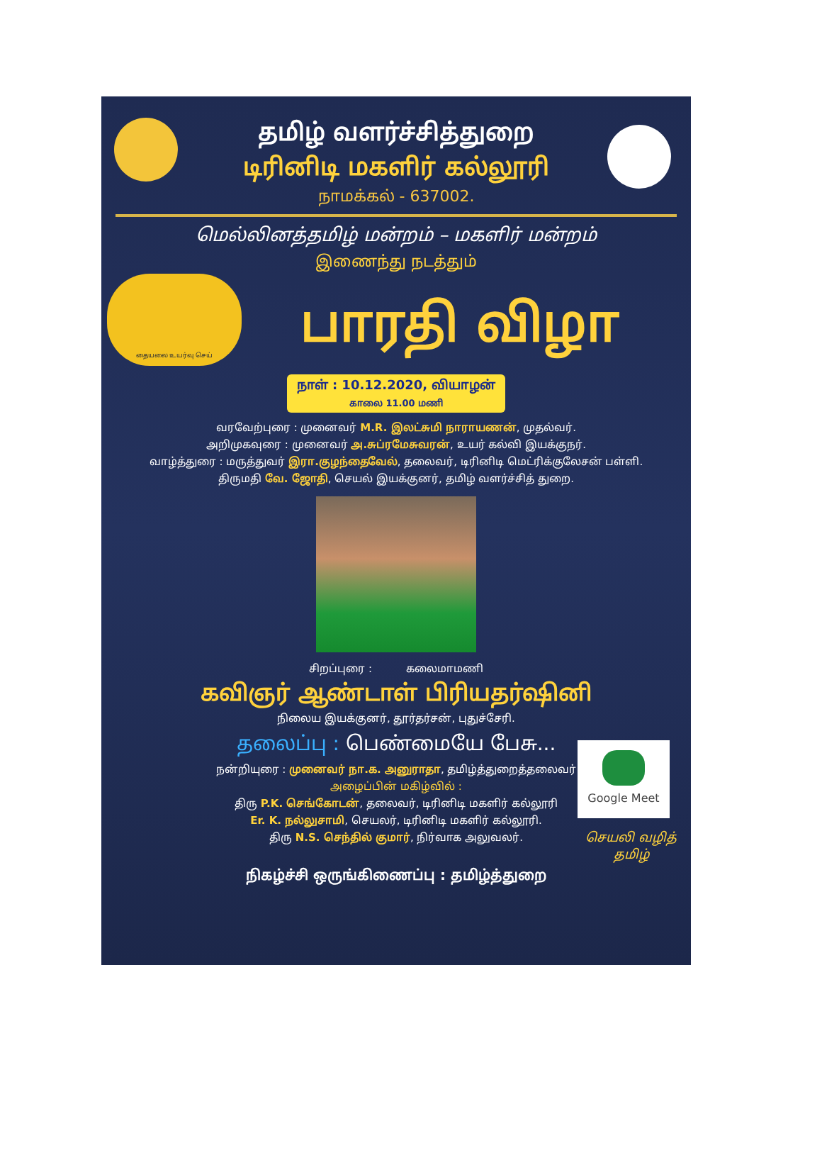தமிழ் வளர்ச்சித்துறை
டிரினிடி மகளிர் கல்லூரி
நாமக்கல் - 637002.
மெல்லினத்தமிழ் மன்றம் – மகளிர் மன்றம்
இணைந்து நடத்தும்
தையலை உயர்வு செய்
பாரதி விழா
நாள் : 10.12.2020, வியாழன்
காலை 11.00 மணி
வரவேற்புரை : முனைவர் M.R. இலட்சுமி நாராயணன், முதல்வர்.
அறிமுகவுரை : முனைவர் அ.சுப்ரமேசுவரன், உயர் கல்வி இயக்குநர்.
வாழ்த்துரை : மருத்துவர் இரா.குழந்தைவேல், தலைவர், டிரினிடி மெட்ரிக்குலேசன் பள்ளி.
திருமதி வே. ஜோதி, செயல் இயக்குனர், தமிழ் வளர்ச்சித் துறை.
சிறப்புரை : கலைமாமணி
கவிஞர் ஆண்டாள் பிரியதர்ஷினி
நிலைய இயக்குனர், தூர்தர்சன், புதுச்சேரி.
தலைப்பு : பெண்மையே பேசு...
நன்றியுரை : முனைவர் நா.க. அனுராதா, தமிழ்த்துறைத்தலைவர்
அழைப்பின் மகிழ்வில் :
திரு P.K. செங்கோடன், தலைவர், டிரினிடி மகளிர் கல்லூரி
Er. K. நல்லுசாமி, செயலர், டிரினிடி மகளிர் கல்லூரி.
திரு N.S. செந்தில் குமார், நிர்வாக அலுவலர்.
Google Meet
செயலி வழித்
தமிழ்
நிகழ்ச்சி ஒருங்கிணைப்பு : தமிழ்த்துறை